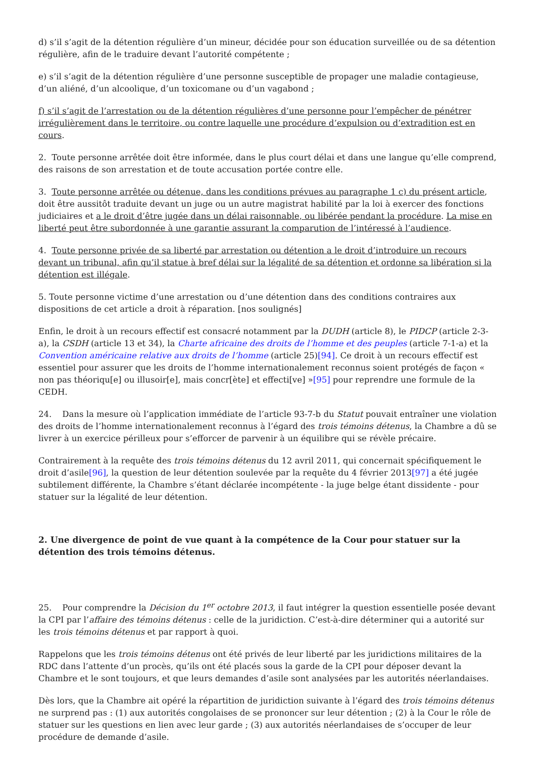d) s’il s’agit de la détention régulière d’un mineur, décidée pour son éducation surveillée ou de sa détention régulière, afin de le traduire devant l’autorité compétente ;
e) s’il s’agit de la détention régulière d’une personne susceptible de propager une maladie contagieuse, d’un aliéné, d’un alcoolique, d’un toxicomane ou d’un vagabond ;
f) s’il s’agit de l’arrestation ou de la détention régulières d’une personne pour l’empêcher de pénétrer irrégulièrement dans le territoire, ou contre laquelle une procédure d’expulsion ou d’extradition est en cours.
2. Toute personne arrêtée doit être informée, dans le plus court délai et dans une langue qu’elle comprend, des raisons de son arrestation et de toute accusation portée contre elle.
3. Toute personne arrêtée ou détenue, dans les conditions prévues au paragraphe 1 c) du présent article, doit être aussitôt traduite devant un juge ou un autre magistrat habilité par la loi à exercer des fonctions judiciaires et a le droit d’être jugée dans un délai raisonnable, ou libérée pendant la procédure. La mise en liberté peut être subordonnée à une garantie assurant la comparution de l’intéressé à l’audience.
4. Toute personne privée de sa liberté par arrestation ou détention a le droit d’introduire un recours devant un tribunal, afin qu’il statue à bref délai sur la légalité de sa détention et ordonne sa libération si la détention est illégale.
5. Toute personne victime d’une arrestation ou d’une détention dans des conditions contraires aux dispositions de cet article a droit à réparation. [nos soulignés]
Enfin, le droit à un recours effectif est consacré notamment par la DUDH (article 8), le PIDCP (article 2-3-a), la CSDH (article 13 et 34), la Charte africaine des droits de l’homme et des peuples (article 7-1-a) et la Convention américaine relative aux droits de l’homme (article 25)[94]. Ce droit à un recours effectif est essentiel pour assurer que les droits de l’homme internationalement reconnus soient protégés de façon « non pas théoriqu[e] ou illusoir[e], mais concr[ète] et effecti[ve] »[95] pour reprendre une formule de la CEDH.
24. Dans la mesure où l’application immédiate de l’article 93-7-b du Statut pouvait entraîner une violation des droits de l’homme internationalement reconnus à l’égard des trois témoins détenus, la Chambre a dû se livrer à un exercice périlleux pour s’efforcer de parvenir à un équilibre qui se révèle précaire.
Contrairement à la requête des trois témoins détenus du 12 avril 2011, qui concernait spécifiquement le droit d’asile[96], la question de leur détention soulevée par la requête du 4 février 2013[97] a été jugée subtilement différente, la Chambre s’étant déclarée incompétente - la juge belge étant dissidente - pour statuer sur la légalité de leur détention.
2. Une divergence de point de vue quant à la compétence de la Cour pour statuer sur la détention des trois témoins détenus.
25. Pour comprendre la Décision du 1<sup>er</sup> octobre 2013, il faut intégrer la question essentielle posée devant la CPI par l’affaire des témoins détenus : celle de la juridiction. C’est-à-dire déterminer qui a autorité sur les trois témoins détenus et par rapport à quoi.
Rappelons que les trois témoins détenus ont été privés de leur liberté par les juridictions militaires de la RDC dans l’attente d’un procès, qu’ils ont été placés sous la garde de la CPI pour déposer devant la Chambre et le sont toujours, et que leurs demandes d’asile sont analysées par les autorités néerlandaises.
Dès lors, que la Chambre ait opéré la répartition de juridiction suivante à l’égard des trois témoins détenus ne surprend pas : (1) aux autorités congolaises de se prononcer sur leur détention ; (2) à la Cour le rôle de statuer sur les questions en lien avec leur garde ; (3) aux autorités néerlandaises de s’occuper de leur procédure de demande d’asile.